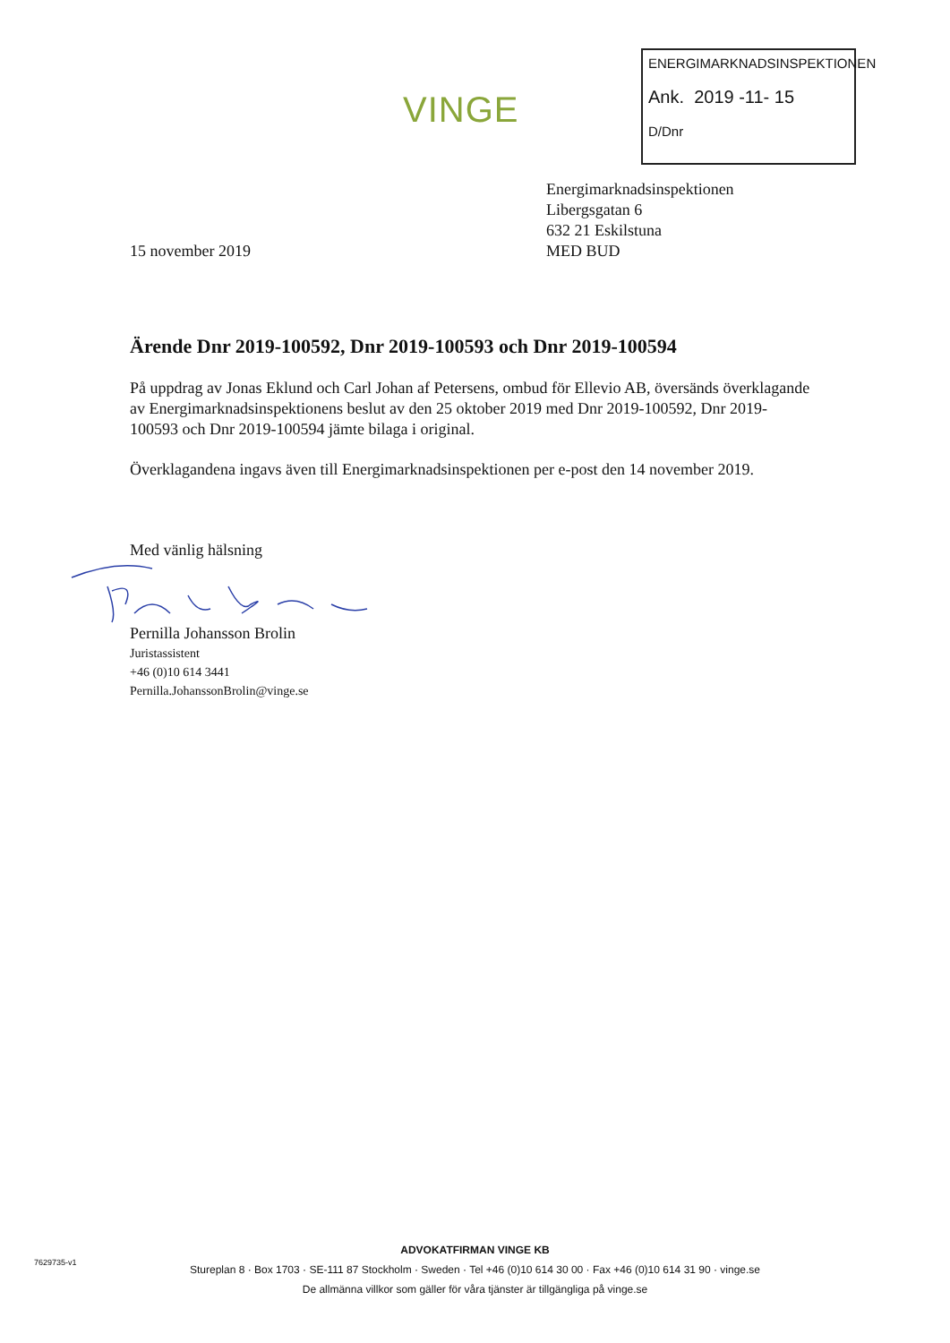VINGE
ENERGIMARKNADSINSPEKTIONEN
Ank. 2019 -11- 15
D/Dnr
15 november 2019 Energimarknadsinspektionen
Libergsgatan 6
632 21 Eskilstuna
MED BUD
Ärende Dnr 2019-100592, Dnr 2019-100593 och Dnr 2019-100594
På uppdrag av Jonas Eklund och Carl Johan af Petersens, ombud för Ellevio AB, översänds överklagande av Energimarknadsinspektionens beslut av den 25 oktober 2019 med Dnr 2019-100592, Dnr 2019-100593 och Dnr 2019-100594 jämte bilaga i original.
Överklagandena ingavs även till Energimarknadsinspektionen per e-post den 14 november 2019.
Med vänlig hälsning Pernilla Johansson Brolin
Juristassistent
+46 (0)10 614 3441
Pernilla.JohanssonBrolin@vinge.se
7629735-v1
ADVOKATFIRMAN VINGE KB
Stureplan 8 · Box 1703 · SE-111 87 Stockholm · Sweden · Tel +46 (0)10 614 30 00 · Fax +46 (0)10 614 31 90 · vinge.se
De allmänna villkor som gäller för våra tjänster är tillgängliga på vinge.se